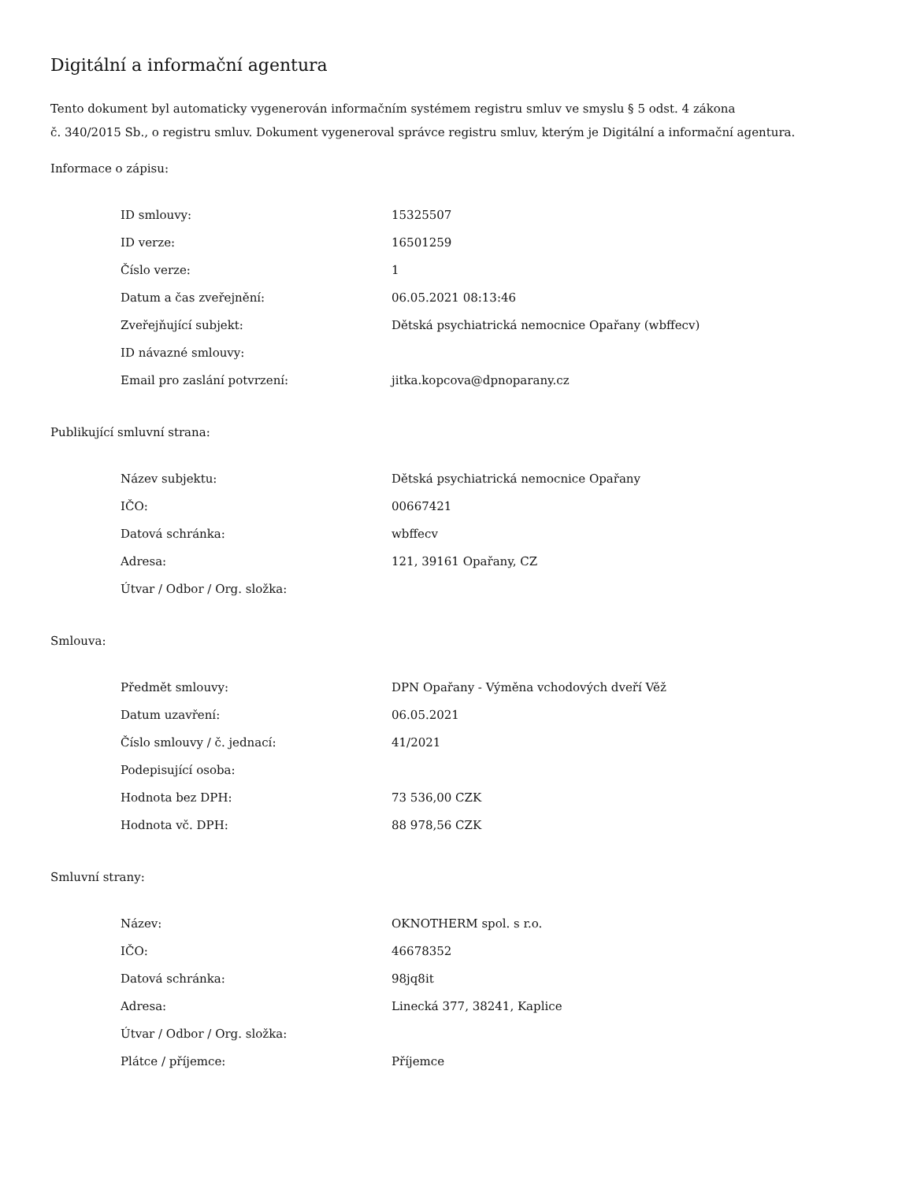Digitální a informační agentura
Tento dokument byl automaticky vygenerován informačním systémem registru smluv ve smyslu § 5 odst. 4 zákona
č. 340/2015 Sb., o registru smluv. Dokument vygeneroval správce registru smluv, kterým je Digitální a informační agentura.
Informace o zápisu:
| ID smlouvy: | 15325507 |
| ID verze: | 16501259 |
| Číslo verze: | 1 |
| Datum a čas zveřejnění: | 06.05.2021 08:13:46 |
| Zveřejňující subjekt: | Dětská psychiatrická nemocnice Opařany (wbffecv) |
| ID návazné smlouvy: | |
| Email pro zaslání potvrzení: | jitka.kopcova@dpnoparany.cz |
Publikující smluvní strana:
| Název subjektu: | Dětská psychiatrická nemocnice Opařany |
| IČO: | 00667421 |
| Datová schránka: | wbffecv |
| Adresa: | 121, 39161 Opařany, CZ |
| Útvar / Odbor / Org. složka: | |
Smlouva:
| Předmět smlouvy: | DPN Opařany - Výměna vchodových dveří Věž |
| Datum uzavření: | 06.05.2021 |
| Číslo smlouvy / č. jednací: | 41/2021 |
| Podepisující osoba: | |
| Hodnota bez DPH: | 73 536,00 CZK |
| Hodnota vč. DPH: | 88 978,56 CZK |
Smluvní strany:
| Název: | OKNOTHERM spol. s r.o. |
| IČO: | 46678352 |
| Datová schránka: | 98jq8it |
| Adresa: | Linecká 377, 38241, Kaplice |
| Útvar / Odbor / Org. složka: | |
| Plátce / příjemce: | Příjemce |